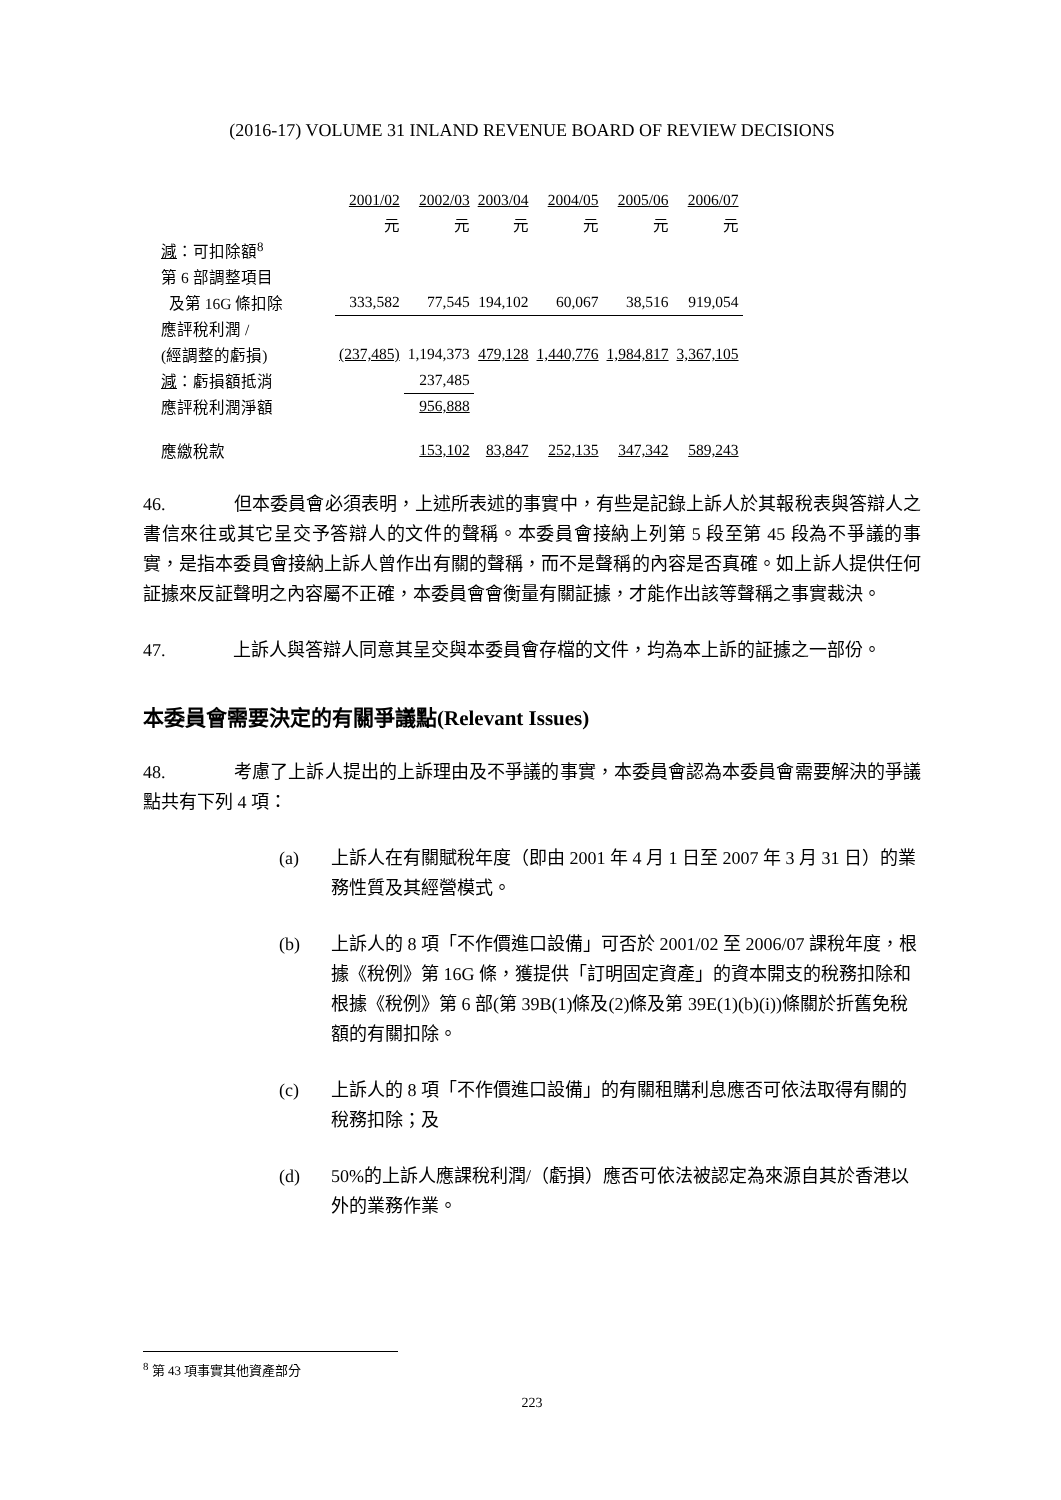(2016-17) VOLUME 31 INLAND REVENUE BOARD OF REVIEW DECISIONS
| | 2001/02 | 2002/03 | 2003/04 | 2004/05 | 2005/06 | 2006/07 |
| | 元 | 元 | 元 | 元 | 元 | 元 |
| 減 ：可扣除額<sup>8</sup> | | | | | | |
| 第 6 部調整項目 | | | | | | |
| 及第 16G 條扣除 | 333,582 | 77,545 | 194,102 | 60,067 | 38,516 | 919,054 |
| 應評稅利潤 / | | | | | | |
| (經調整的虧損) | (237,485) | 1,194,373 | 479,128 | 1,440,776 | 1,984,817 | 3,367,105 |
| 減 ：虧損額抵消 | | 237,485 | | | | |
| 應評稅利潤淨額 | | 956,888 | | | | |
| 應繳稅款 | | 153,102 | 83,847 | 252,135 | 347,342 | 589,243 |
46. 但本委員會必須表明，上述所表述的事實中，有些是記錄上訴人於其報稅表與答辯人之書信來往或其它呈交予答辯人的文件的聲稱。本委員會接納上列第 5 段至第 45 段為不爭議的事實，是指本委員會接納上訴人曾作出有關的聲稱，而不是聲稱的內容是否真確。如上訴人提供任何証據來反証聲明之內容屬不正確，本委員會會衡量有關証據，才能作出該等聲稱之事實裁決。
47. 上訴人與答辯人同意其呈交與本委員會存檔的文件，均為本上訴的証據之一部份。
本委員會需要決定的有關爭議點(Relevant Issues)
48. 考慮了上訴人提出的上訴理由及不爭議的事實，本委員會認為本委員會需要解決的爭議點共有下列 4 項：
(a) 上訴人在有關賦稅年度（即由 2001 年 4 月 1 日至 2007 年 3 月 31 日）的業務性質及其經營模式。
(b) 上訴人的 8 項「不作價進口設備」可否於 2001/02 至 2006/07 課稅年度，根據《稅例》第 16G 條，獲提供「訂明固定資產」的資本開支的稅務扣除和根據《稅例》第 6 部(第 39B(1)條及(2)條及第 39E(1)(b)(i))條關於折舊免稅額的有關扣除。
(c) 上訴人的 8 項「不作價進口設備」的有關租購利息應否可依法取得有關的稅務扣除；及
(d) 50%的上訴人應課稅利潤/（虧損）應否可依法被認定為來源自其於香港以外的業務作業。
<sup>8</sup> 第 43 項事實其他資產部分
223